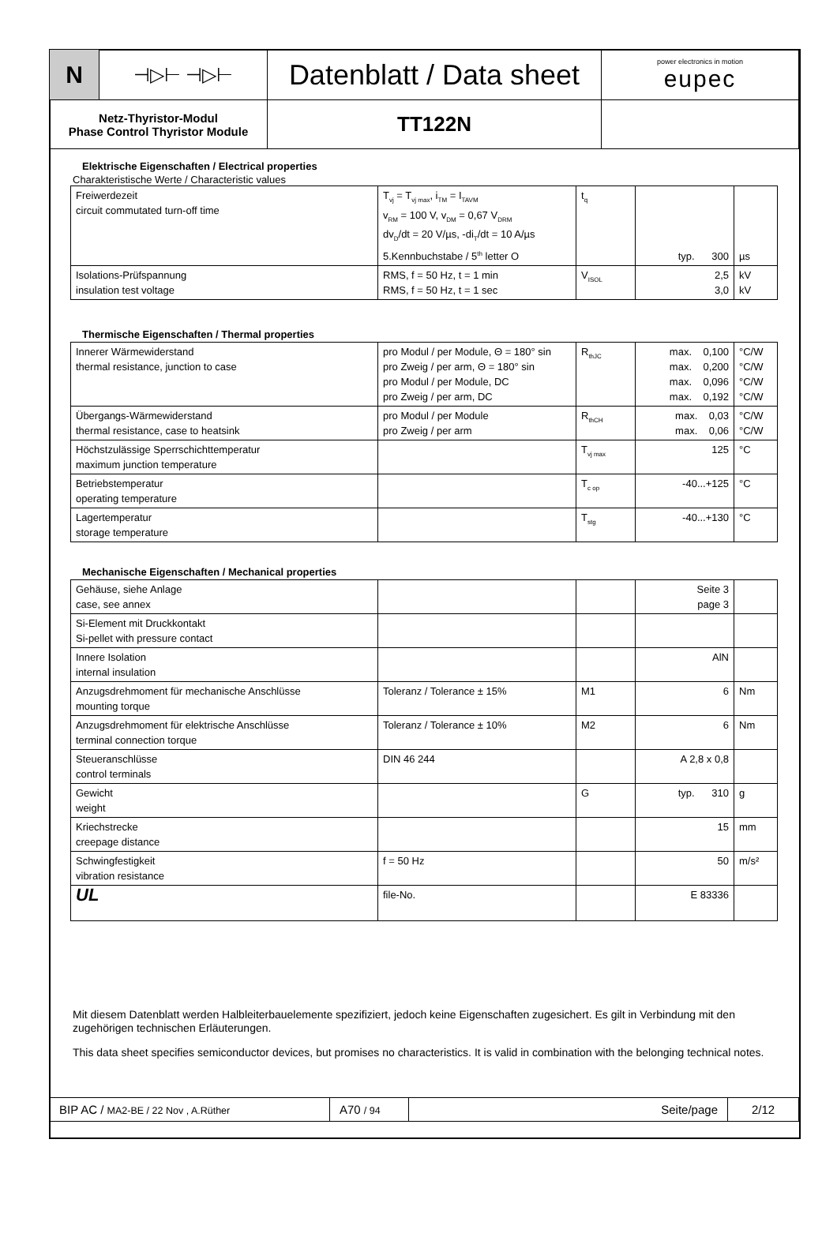| N | ⊣▷⊢ ⊣▷⊢ | Datenblatt / Data sheet | power electronics in motion eupec |
| Netz-Thyristor-Modul Phase Control Thyristor Module | | TT122N | |
Elektrische Eigenschaften / Electrical properties
Charakteristische Werte / Characteristic values
| Freiwerdezeit circuit commutated turn-off time | T<sub>vj</sub> = T<sub>vj max</sub>, i<sub>TM</sub> = I<sub>TAVM</sub> v<sub>RM</sub> = 100 V, v<sub>DM</sub> = 0,67 V<sub>DRM</sub> dv<sub>D</sub>/dt = 20 V/µs, -di<sub>T</sub>/dt = 10 A/µs 5.Kennbuchstabe / 5<sup>th</sup> letter O | t<sub>q</sub> | typ. 300 | µs |
| Isolations-Prüfspannung insulation test voltage | RMS, f = 50 Hz, t = 1 min RMS, f = 50 Hz, t = 1 sec | V<sub>ISOL</sub> | 2,5 3,0 | kV kV |
Thermische Eigenschaften / Thermal properties
| Innerer Wärmewiderstand thermal resistance, junction to case | pro Modul / per Module, Θ = 180° sin pro Zweig / per arm, Θ = 180° sin pro Modul / per Module, DC pro Zweig / per arm, DC | R<sub>thJC</sub> | max. 0,100 max. 0,200 max. 0,096 max. 0,192 | °C/W °C/W °C/W °C/W |
| Übergangs-Wärmewiderstand thermal resistance, case to heatsink | pro Modul / per Module pro Zweig / per arm | R<sub>thCH</sub> | max. 0,03 max. 0,06 | °C/W °C/W |
| Höchstzulässige Sperrschichttemperatur maximum junction temperature | | T<sub>vj max</sub> | 125 | °C |
| Betriebstemperatur operating temperature | | T<sub>c op</sub> | -40...+125 | °C |
| Lagertemperatur storage temperature | | T<sub>stg</sub> | -40...+130 | °C |
Mechanische Eigenschaften / Mechanical properties
| Gehäuse, siehe Anlage case, see annex | | | Seite 3 page 3 | |
| Si-Element mit Druckkontakt Si-pellet with pressure contact | | | | |
| Innere Isolation internal insulation | | | AlN | |
| Anzugsdrehmoment für mechanische Anschlüsse mounting torque | Toleranz / Tolerance ± 15% | M1 | 6 | Nm |
| Anzugsdrehmoment für elektrische Anschlüsse terminal connection torque | Toleranz / Tolerance ± 10% | M2 | 6 | Nm |
| Steueranschlüsse control terminals | DIN 46 244 | | A 2,8 x 0,8 | |
| Gewicht weight | | G | typ. 310 | g |
| Kriechstrecke creepage distance | | | 15 | mm |
| Schwingfestigkeit vibration resistance | f = 50 Hz | | 50 | m/s² |
| UL | file-No. | | E 83336 | |
Mit diesem Datenblatt werden Halbleiterbauelemente spezifiziert, jedoch keine Eigenschaften zugesichert. Es gilt in Verbindung mit den zugehörigen technischen Erläuterungen.
This data sheet specifies semiconductor devices, but promises no characteristics. It is valid in combination with the belonging technical notes.
| BIP AC / MA2-BE / 22 Nov , A.Rüther | A70 / 94 | Seite/page | 2/12 |